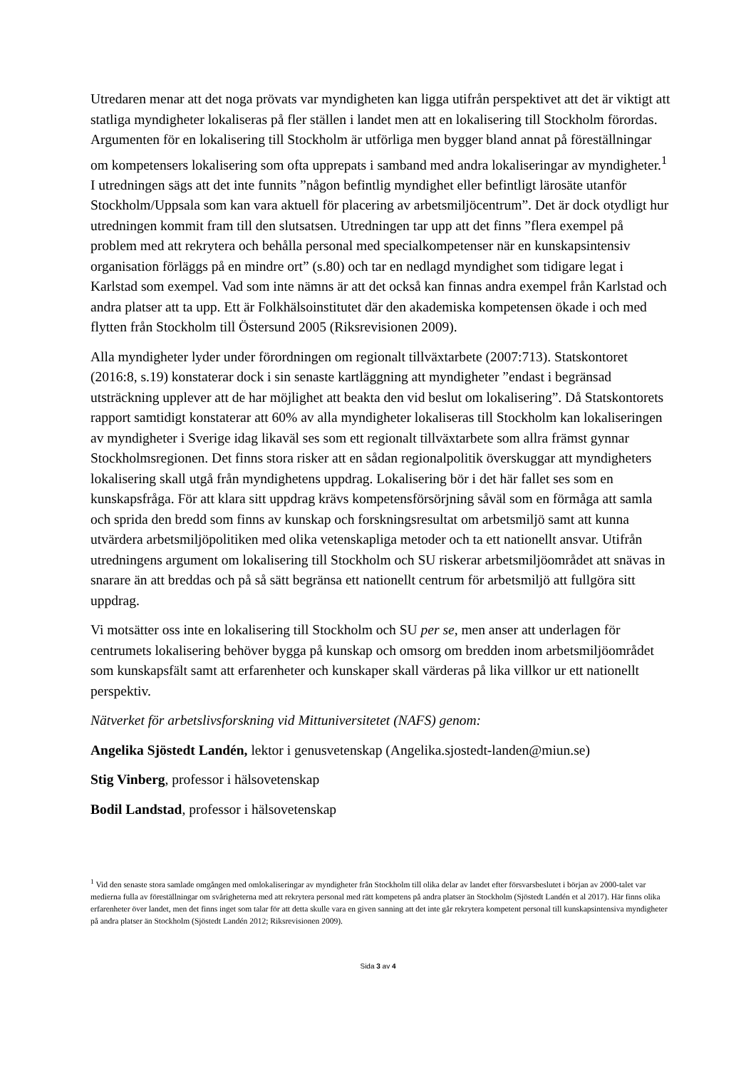Utredaren menar att det noga prövats var myndigheten kan ligga utifrån perspektivet att det är viktigt att statliga myndigheter lokaliseras på fler ställen i landet men att en lokalisering till Stockholm förordas. Argumenten för en lokalisering till Stockholm är utförliga men bygger bland annat på föreställningar om kompetensers lokalisering som ofta upprepats i samband med andra lokaliseringar av myndigheter.<sup>1</sup> I utredningen sägs att det inte funnits ”någon befintlig myndighet eller befintligt lärosäte utanför Stockholm/Uppsala som kan vara aktuell för placering av arbetsmiljöcentrum”. Det är dock otydligt hur utredningen kommit fram till den slutsatsen. Utredningen tar upp att det finns ”flera exempel på problem med att rekrytera och behålla personal med specialkompetenser när en kunskapsintensiv organisation förläggs på en mindre ort” (s.80) och tar en nedlagd myndighet som tidigare legat i Karlstad som exempel. Vad som inte nämns är att det också kan finnas andra exempel från Karlstad och andra platser att ta upp. Ett är Folkhälsoinstitutet där den akademiska kompetensen ökade i och med flytten från Stockholm till Östersund 2005 (Riksrevisionen 2009).
Alla myndigheter lyder under förordningen om regionalt tillväxtarbete (2007:713). Statskontoret (2016:8, s.19) konstaterar dock i sin senaste kartläggning att myndigheter ”endast i begränsad utsträckning upplever att de har möjlighet att beakta den vid beslut om lokalisering”. Då Statskontorets rapport samtidigt konstaterar att 60% av alla myndigheter lokaliseras till Stockholm kan lokaliseringen av myndigheter i Sverige idag likaväl ses som ett regionalt tillväxtarbete som allra främst gynnar Stockholmsregionen. Det finns stora risker att en sådan regionalpolitik överskuggar att myndigheters lokalisering skall utgå från myndighetens uppdrag. Lokalisering bör i det här fallet ses som en kunskapsfråga. För att klara sitt uppdrag krävs kompetensförsörjning såväl som en förmåga att samla och sprida den bredd som finns av kunskap och forskningsresultat om arbetsmiljö samt att kunna utvärdera arbetsmiljöpolitiken med olika vetenskapliga metoder och ta ett nationellt ansvar. Utifrån utredningens argument om lokalisering till Stockholm och SU riskerar arbetsmiljöområdet att snävas in snarare än att breddas och på så sätt begränsa ett nationellt centrum för arbetsmiljö att fullgöra sitt uppdrag.
Vi motsätter oss inte en lokalisering till Stockholm och SU per se, men anser att underlagen för centrumets lokalisering behöver bygga på kunskap och omsorg om bredden inom arbetsmiljöområdet som kunskapsfält samt att erfarenheter och kunskaper skall värderas på lika villkor ur ett nationellt perspektiv.
Nätverket för arbetslivsforskning vid Mittuniversitetet (NAFS) genom:
Angelika Sjöstedt Landén, lektor i genusvetenskap (Angelika.sjostedt-landen@miun.se)
Stig Vinberg, professor i hälsovetenskap
Bodil Landstad, professor i hälsovetenskap
<sup>1</sup> Vid den senaste stora samlade omgången med omlokaliseringar av myndigheter från Stockholm till olika delar av landet efter försvarsbeslutet i början av 2000-talet var medierna fulla av föreställningar om svårigheterna med att rekrytera personal med rätt kompetens på andra platser än Stockholm (Sjöstedt Landén et al 2017). Här finns olika erfarenheter över landet, men det finns inget som talar för att detta skulle vara en given sanning att det inte går rekrytera kompetent personal till kunskapsintensiva myndigheter på andra platser än Stockholm (Sjöstedt Landén 2012; Riksrevisionen 2009).
Sida 3 av 4